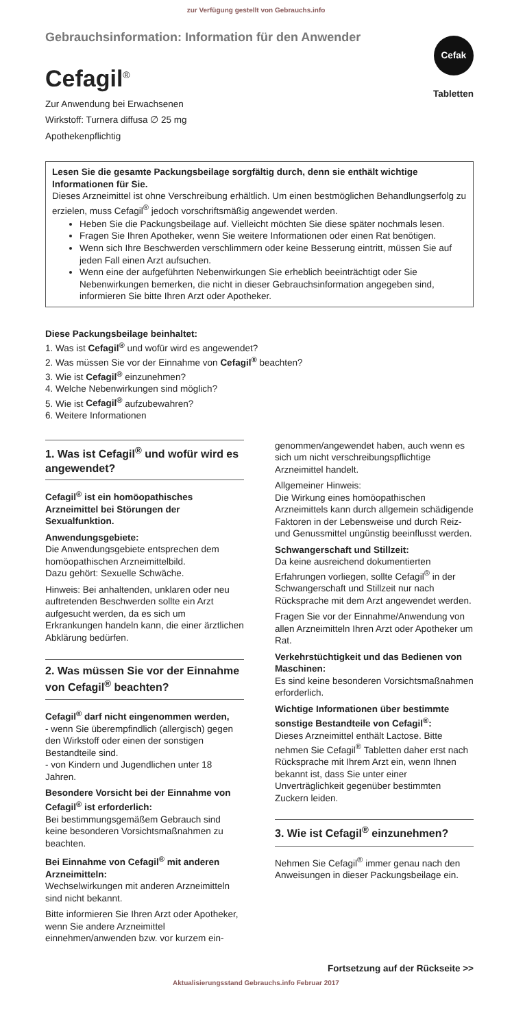zur Verfügung gestellt von Gebrauchs.info
Cefak
Tabletten
Gebrauchsinformation: Information für den Anwender
Cefagil<sup>®</sup>
Zur Anwendung bei Erwachsenen
Wirkstoff: Turnera diffusa ∅ 25 mg
Apothekenpflichtig
Lesen Sie die gesamte Packungsbeilage sorgfältig durch, denn sie enthält wichtige Informationen für Sie.
Dieses Arzneimittel ist ohne Verschreibung erhältlich. Um einen bestmöglichen Behandlungserfolg zu erzielen, muss Cefagil<sup>®</sup> jedoch vorschriftsmäßig angewendet werden.
Heben Sie die Packungsbeilage auf. Vielleicht möchten Sie diese später nochmals lesen.
Fragen Sie Ihren Apotheker, wenn Sie weitere Informationen oder einen Rat benötigen.
Wenn sich Ihre Beschwerden verschlimmern oder keine Besserung eintritt, müssen Sie auf jeden Fall einen Arzt aufsuchen.
Wenn eine der aufgeführten Nebenwirkungen Sie erheblich beeinträchtigt oder Sie Nebenwirkungen bemerken, die nicht in dieser Gebrauchsinformation angegeben sind, informieren Sie bitte Ihren Arzt oder Apotheker.
Diese Packungsbeilage beinhaltet:
1. Was ist Cefagil<sup>®</sup> und wofür wird es angewendet?
2. Was müssen Sie vor der Einnahme von Cefagil<sup>®</sup> beachten?
3. Wie ist Cefagil<sup>®</sup> einzunehmen?
4. Welche Nebenwirkungen sind möglich?
5. Wie ist Cefagil<sup>®</sup> aufzubewahren?
6. Weitere Informationen
1. Was ist Cefagil<sup>®</sup> und wofür wird es angewendet?
Cefagil<sup>®</sup> ist ein homöopathisches Arzneimittel bei Störungen der Sexualfunktion.
Anwendungsgebiete:
Die Anwendungsgebiete entsprechen dem homöopathischen Arzneimittelbild.
Dazu gehört: Sexuelle Schwäche.
Hinweis: Bei anhaltenden, unklaren oder neu auftretenden Beschwerden sollte ein Arzt aufgesucht werden, da es sich um Erkrankungen handeln kann, die einer ärztlichen Abklärung bedürfen.
2. Was müssen Sie vor der Einnahme von Cefagil<sup>®</sup> beachten?
Cefagil<sup>®</sup> darf nicht eingenommen werden,
- wenn Sie überempfindlich (allergisch) gegen den Wirkstoff oder einen der sonstigen Bestandteile sind.
- von Kindern und Jugendlichen unter 18 Jahren.
Besondere Vorsicht bei der Einnahme von Cefagil<sup>®</sup> ist erforderlich:
Bei bestimmungsgemäßem Gebrauch sind keine besonderen Vorsichtsmaßnahmen zu beachten.
Bei Einnahme von Cefagil<sup>®</sup> mit anderen Arzneimitteln:
Wechselwirkungen mit anderen Arzneimitteln sind nicht bekannt.
Bitte informieren Sie Ihren Arzt oder Apotheker, wenn Sie andere Arzneimittel einnehmen/anwenden bzw. vor kurzem ein-
genommen/angewendet haben, auch wenn es sich um nicht verschreibungspflichtige Arzneimittel handelt.
Allgemeiner Hinweis:
Die Wirkung eines homöopathischen Arzneimittels kann durch allgemein schädigende Faktoren in der Lebensweise und durch Reiz- und Genussmittel ungünstig beeinflusst werden.
Schwangerschaft und Stillzeit:
Da keine ausreichend dokumentierten Erfahrungen vorliegen, sollte Cefagil<sup>®</sup> in der Schwangerschaft und Stillzeit nur nach Rücksprache mit dem Arzt angewendet werden.
Fragen Sie vor der Einnahme/Anwendung von allen Arzneimitteln Ihren Arzt oder Apotheker um Rat.
Verkehrstüchtigkeit und das Bedienen von Maschinen:
Es sind keine besonderen Vorsichtsmaßnahmen erforderlich.
Wichtige Informationen über bestimmte sonstige Bestandteile von Cefagil<sup>®</sup>:
Dieses Arzneimittel enthält Lactose. Bitte nehmen Sie Cefagil<sup>®</sup> Tabletten daher erst nach Rücksprache mit Ihrem Arzt ein, wenn Ihnen bekannt ist, dass Sie unter einer Unverträglichkeit gegenüber bestimmten Zuckern leiden.
3. Wie ist Cefagil<sup>®</sup> einzunehmen?
Nehmen Sie Cefagil<sup>®</sup> immer genau nach den Anweisungen in dieser Packungsbeilage ein.
Fortsetzung auf der Rückseite >>
Aktualisierungsstand Gebrauchs.info Februar 2017